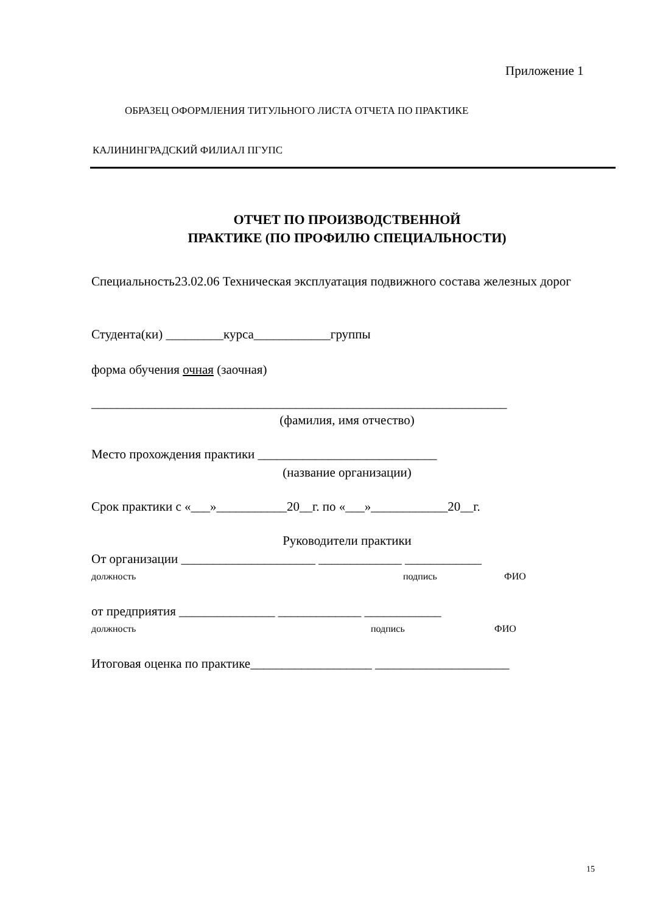Приложение 1
ОБРАЗЕЦ ОФОРМЛЕНИЯ ТИТУЛЬНОГО ЛИСТА ОТЧЕТА ПО ПРАКТИКЕ
КАЛИНИНГРАДСКИЙ ФИЛИАЛ ПГУПС
ОТЧЕТ ПО ПРОИЗВОДСТВЕННОЙ
ПРАКТИКЕ (ПО ПРОФИЛЮ СПЕЦИАЛЬНОСТИ)
Специальность23.02.06 Техническая эксплуатация подвижного состава железных дорог
Студента(ки) _________курса____________группы
форма обучения очная (заочная)
_________________________________________________________________
(фамилия, имя отчество)
Место прохождения практики ____________________________
(название организации)
Срок практики с «___»___________20__г. по «___»____________20__г.
Руководители практики
От организации _____________________ _____________ ____________
должность подпись ФИО
от предприятия _______________ _____________ ____________
должность подпись ФИО
Итоговая оценка по практике___________________ _____________________
15